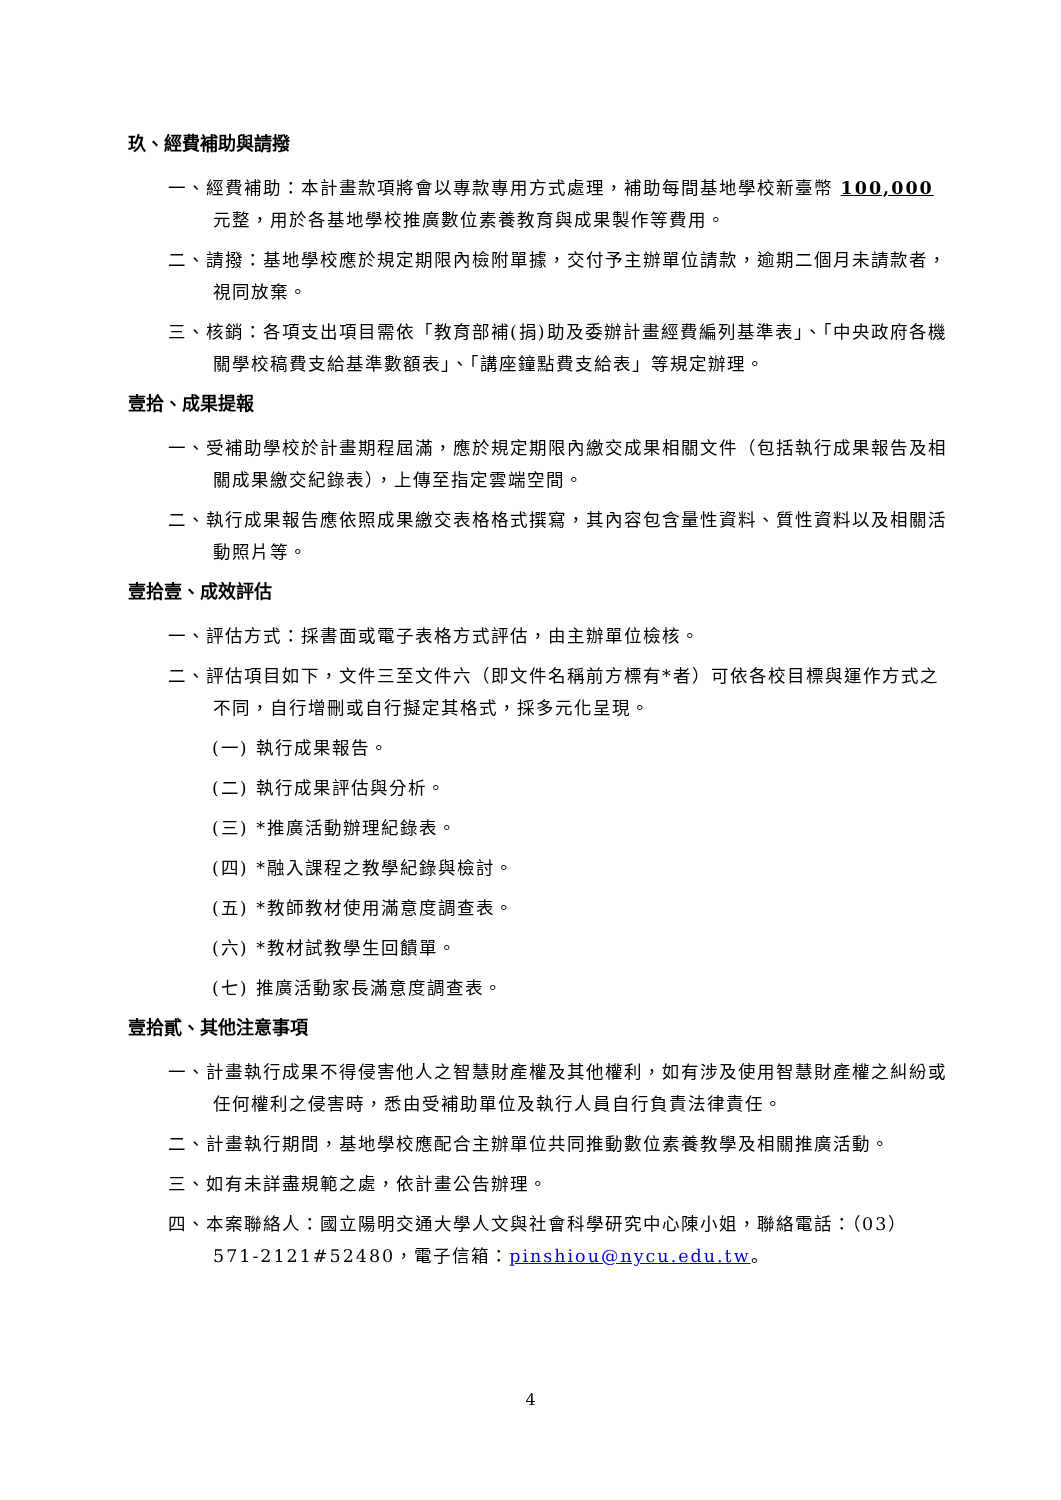玖、經費補助與請撥
一、經費補助：本計畫款項將會以專款專用方式處理，補助每間基地學校新臺幣 100,000 元整，用於各基地學校推廣數位素養教育與成果製作等費用。
二、請撥：基地學校應於規定期限內檢附單據，交付予主辦單位請款，逾期二個月未請款者，視同放棄。
三、核銷：各項支出項目需依「教育部補(捐)助及委辦計畫經費編列基準表」、「中央政府各機關學校稿費支給基準數額表」、「講座鐘點費支給表」等規定辦理。
壹拾、成果提報
一、受補助學校於計畫期程屆滿，應於規定期限內繳交成果相關文件（包括執行成果報告及相關成果繳交紀錄表），上傳至指定雲端空間。
二、執行成果報告應依照成果繳交表格格式撰寫，其內容包含量性資料、質性資料以及相關活動照片等。
壹拾壹、成效評估
一、評估方式：採書面或電子表格方式評估，由主辦單位檢核。
二、評估項目如下，文件三至文件六（即文件名稱前方標有*者）可依各校目標與運作方式之不同，自行增刪或自行擬定其格式，採多元化呈現。
(一) 執行成果報告。
(二) 執行成果評估與分析。
(三) *推廣活動辦理紀錄表。
(四) *融入課程之教學紀錄與檢討。
(五) *教師教材使用滿意度調查表。
(六) *教材試教學生回饋單。
(七) 推廣活動家長滿意度調查表。
壹拾貳、其他注意事項
一、計畫執行成果不得侵害他人之智慧財產權及其他權利，如有涉及使用智慧財產權之糾紛或任何權利之侵害時，悉由受補助單位及執行人員自行負責法律責任。
二、計畫執行期間，基地學校應配合主辦單位共同推動數位素養教學及相關推廣活動。
三、如有未詳盡規範之處，依計畫公告辦理。
四、本案聯絡人：國立陽明交通大學人文與社會科學研究中心陳小姐，聯絡電話：（03）571-2121#52480，電子信箱：pinshiou@nycu.edu.tw。
4